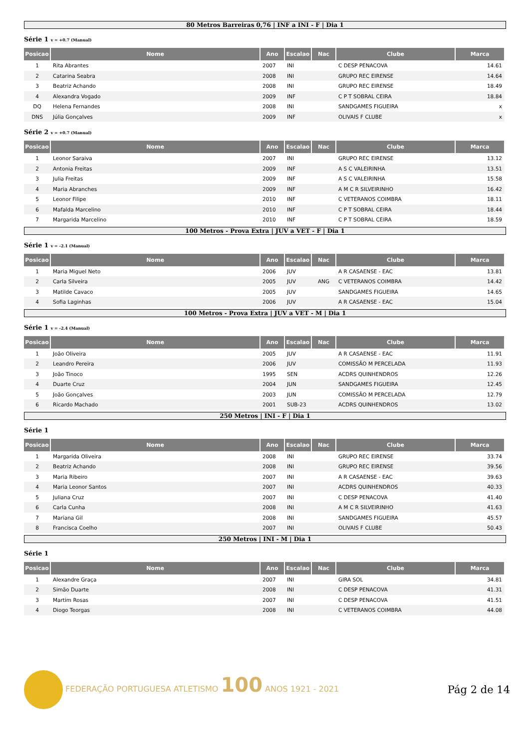80 Metros Barreiras 0,76 | INF a INI - F | Dia 1
Série 1 v = +0.7 (Manual)
| Posicao | Nome | Ano | Escalao | Nac | Clube | Marca |
| --- | --- | --- | --- | --- | --- | --- |
| 1 | Rita Abrantes | 2007 | INI | | C DESP PENACOVA | 14.61 |
| 2 | Catarina Seabra | 2008 | INI | | GRUPO REC EIRENSE | 14.64 |
| 3 | Beatriz Achando | 2008 | INI | | GRUPO REC EIRENSE | 18.49 |
| 4 | Alexandra Vogado | 2009 | INF | | C P T SOBRAL CEIRA | 18.84 |
| DQ | Helena Fernandes | 2008 | INI | | SANDGAMES FIGUEIRA | x |
| DNS | Júlia Gonçalves | 2009 | INF | | OLIVAIS F CLUBE | x |
Série 2 v = +0.7 (Manual)
| Posicao | Nome | Ano | Escalao | Nac | Clube | Marca |
| --- | --- | --- | --- | --- | --- | --- |
| 1 | Leonor Saraiva | 2007 | INI | | GRUPO REC EIRENSE | 13.12 |
| 2 | Antonia Freitas | 2009 | INF | | A S C VALEIRINHA | 13.51 |
| 3 | Julia Freitas | 2009 | INF | | A S C VALEIRINHA | 15.58 |
| 4 | Maria Abranches | 2009 | INF | | A M C R SILVEIRINHO | 16.42 |
| 5 | Leonor Filipe | 2010 | INF | | C VETERANOS COIMBRA | 18.11 |
| 6 | Mafalda Marcelino | 2010 | INF | | C P T SOBRAL CEIRA | 18.44 |
| 7 | Margarida Marcelino | 2010 | INF | | C P T SOBRAL CEIRA | 18.59 |
100 Metros - Prova Extra | JUV a VET - F | Dia 1
Série 1 v = -2.1 (Manual)
| Posicao | Nome | Ano | Escalao | Nac | Clube | Marca |
| --- | --- | --- | --- | --- | --- | --- |
| 1 | Maria Miguel Neto | 2006 | JUV | | A R CASAENSE - EAC | 13.81 |
| 2 | Carla Silveira | 2005 | JUV | ANG | C VETERANOS COIMBRA | 14.42 |
| 3 | Matilde Cavaco | 2005 | JUV | | SANDGAMES FIGUEIRA | 14.65 |
| 4 | Sofia Laginhas | 2006 | JUV | | A R CASAENSE - EAC | 15.04 |
100 Metros - Prova Extra | JUV a VET - M | Dia 1
Série 1 v = -2.4 (Manual)
| Posicao | Nome | Ano | Escalao | Nac | Clube | Marca |
| --- | --- | --- | --- | --- | --- | --- |
| 1 | João Oliveira | 2005 | JUV | | A R CASAENSE - EAC | 11.91 |
| 2 | Leandro Pereira | 2006 | JUV | | COMISSÃO M PERCELADA | 11.93 |
| 3 | João Tinoco | 1995 | SEN | | ACDRS QUINHENDROS | 12.26 |
| 4 | Duarte Cruz | 2004 | JUN | | SANDGAMES FIGUEIRA | 12.45 |
| 5 | João Gonçalves | 2003 | JUN | | COMISSÃO M PERCELADA | 12.79 |
| 6 | Ricardo Machado | 2001 | SUB-23 | | ACDRS QUINHENDROS | 13.02 |
250 Metros | INI - F | Dia 1
Série 1
| Posicao | Nome | Ano | Escalao | Nac | Clube | Marca |
| --- | --- | --- | --- | --- | --- | --- |
| 1 | Margarida Oliveira | 2008 | INI | | GRUPO REC EIRENSE | 33.74 |
| 2 | Beatriz Achando | 2008 | INI | | GRUPO REC EIRENSE | 39.56 |
| 3 | Maria Ribeiro | 2007 | INI | | A R CASAENSE - EAC | 39.63 |
| 4 | Maria Leonor Santos | 2007 | INI | | ACDRS QUINHENDROS | 40.33 |
| 5 | Juliana Cruz | 2007 | INI | | C DESP PENACOVA | 41.40 |
| 6 | Carla Cunha | 2008 | INI | | A M C R SILVEIRINHO | 41.63 |
| 7 | Mariana Gil | 2008 | INI | | SANDGAMES FIGUEIRA | 45.57 |
| 8 | Francisca Coelho | 2007 | INI | | OLIVAIS F CLUBE | 50.43 |
250 Metros | INI - M | Dia 1
Série 1
| Posicao | Nome | Ano | Escalao | Nac | Clube | Marca |
| --- | --- | --- | --- | --- | --- | --- |
| 1 | Alexandre Graça | 2007 | INI | | GIRA SOL | 34.81 |
| 2 | Simão Duarte | 2008 | INI | | C DESP PENACOVA | 41.31 |
| 3 | Martim Rosas | 2007 | INI | | C DESP PENACOVA | 41.51 |
| 4 | Diogo Teorgas | 2008 | INI | | C VETERANOS COIMBRA | 44.08 |
FEDERAÇÃO PORTUGUESA ATLETISMO 100 ANOS 1921 - 2021
Pág 2 de 14